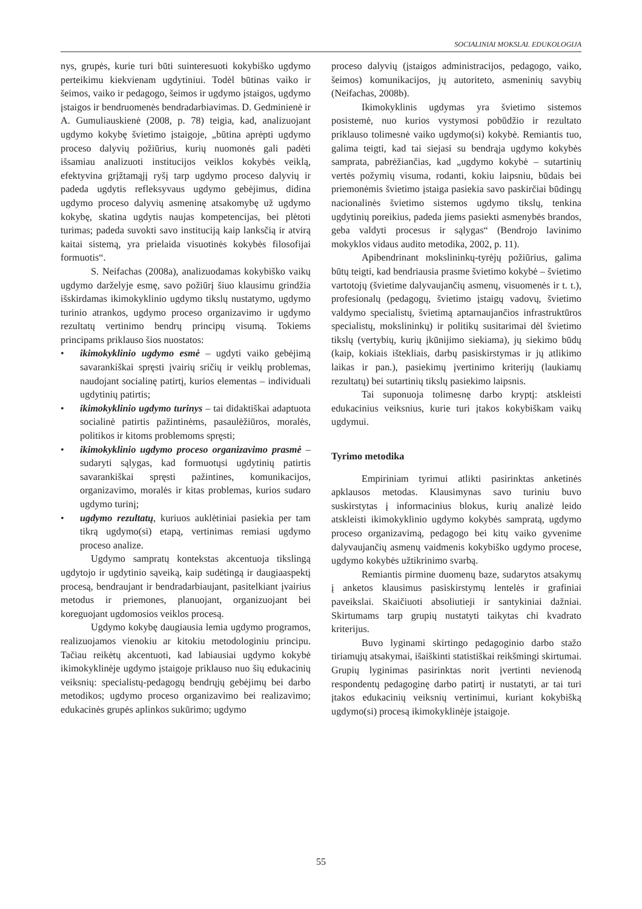SOCIALINIAI MOKSLAI. EDUKOLOGIJA
nys, grupės, kurie turi būti suinteresuoti kokybiško ugdymo perteikimu kiekvienam ugdytiniui. Todėl būtinas vaiko ir šeimos, vaiko ir pedagogo, šeimos ir ugdymo įstaigos, ugdymo įstaigos ir bendruomenės bendradarbiavimas. D. Gedminienė ir A. Gumuliauskienė (2008, p. 78) teigia, kad, analizuojant ugdymo kokybę švietimo įstaigoje, „būtina aprėpti ugdymo proceso dalyvių požiūrius, kurių nuomonės gali padėti išsamiau analizuoti institucijos veiklos kokybės veiklą, efektyvina grįžtamąjį ryšį tarp ugdymo proceso dalyvių ir padeda ugdytis refleksyvaus ugdymo gebėjimus, didina ugdymo proceso dalyvių asmeninę atsakomybę už ugdymo kokybę, skatina ugdytis naujas kompetencijas, bei plėtoti turimas; padeda suvokti savo instituciją kaip lanksčią ir atvirą kaitai sistemą, yra prielaida visuotinės kokybės filosofijai formuotis“.
S. Neifachas (2008a), analizuodamas kokybiško vaikų ugdymo darželyje esmę, savo požiūrį šiuo klausimu grindžia išskirdamas ikimokyklinio ugdymo tikslų nustatymo, ugdymo turinio atrankos, ugdymo proceso organizavimo ir ugdymo rezultatų vertinimo bendrų principų visumą. Tokiems principams priklauso šios nuostatos:
• ikimokyklinio ugdymo esmė – ugdyti vaiko gebėjimą savarankiškai spręsti įvairių sričių ir veiklų problemas, naudojant socialinę patirtį, kurios elementas – individuali ugdytinių patirtis;
• ikimokyklinio ugdymo turinys – tai didaktiškai adaptuota socialinė patirtis pažintinėms, pasaulėžiūros, moralės, politikos ir kitoms problemoms spręsti;
• ikimokyklinio ugdymo proceso organizavimo prasmė – sudaryti sąlygas, kad formuotųsi ugdytinių patirtis savarankiškai spręsti pažintines, komunikacijos, organizavimo, moralės ir kitas problemas, kurios sudaro ugdymo turinį;
• ugdymo rezultatų, kuriuos auklėtiniai pasiekia per tam tikrą ugdymo(si) etapą, vertinimas remiasi ugdymo proceso analize.
Ugdymo sampratų kontekstas akcentuoja tikslingą ugdytojo ir ugdytinio sąveiką, kaip sudėtingą ir daugiaaspektį procesą, bendraujant ir bendradarbiaujant, pasitelkiant įvairius metodus ir priemones, planuojant, organizuojant bei koreguojant ugdomosios veiklos procesą.
Ugdymo kokybę daugiausia lemia ugdymo programos, realizuojamos vienokiu ar kitokiu metodologiniu principu. Tačiau reikėtų akcentuoti, kad labiausiai ugdymo kokybė ikimokyklinėje ugdymo įstaigoje priklauso nuo šių edukacinių veiksnių: specialistų-pedagogų bendrųjų gebėjimų bei darbo metodikos; ugdymo proceso organizavimo bei realizavimo; edukacinės grupės aplinkos sukūrimo; ugdymo
proceso dalyvių (įstaigos administracijos, pedagogo, vaiko, šeimos) komunikacijos, jų autoriteto, asmeninių savybių (Neifachas, 2008b).
Ikimokyklinis ugdymas yra švietimo sistemos posistemė, nuo kurios vystymosi pobūdžio ir rezultato priklauso tolimesnė vaiko ugdymo(si) kokybė. Remiantis tuo, galima teigti, kad tai siejasi su bendrąja ugdymo kokybės samprata, pabrėžiančias, kad „ugdymo kokybė – sutartinių vertės požymių visuma, rodanti, kokiu laipsniu, būdais bei priemonėmis švietimo įstaiga pasiekia savo paskirčiai būdingų nacionalinės švietimo sistemos ugdymo tikslų, tenkina ugdytinių poreikius, padeda jiems pasiekti asmenybės brandos, geba valdyti procesus ir sąlygas“ (Bendrojo lavinimo mokyklos vidaus audito metodika, 2002, p. 11).
Apibendrinant mokslininkų-tyrėjų požiūrius, galima būtų teigti, kad bendriausia prasme švietimo kokybė – švietimo vartotojų (švietime dalyvaujančių asmenų, visuomenės ir t. t.), profesionalų (pedagogų, švietimo įstaigų vadovų, švietimo valdymo specialistų, švietimą aptarnaujančios infrastruktūros specialistų, mokslininkų) ir politikų susitarimai dėl švietimo tikslų (vertybių, kurių įkūnijimo siekiama), jų siekimo būdų (kaip, kokiais ištekliais, darbų pasiskirstymas ir jų atlikimo laikas ir pan.), pasiekimų įvertinimo kriterijų (laukiamų rezultatų) bei sutartinių tikslų pasiekimo laipsnis.
Tai suponuoja tolimesnę darbo kryptį: atskleisti edukacinius veiksnius, kurie turi įtakos kokybiškam vaikų ugdymui.
Tyrimo metodika
Empiriniam tyrimui atlikti pasirinktas anketinės apklausos metodas. Klausimynas savo turiniu buvo suskirstytas į informacinius blokus, kurių analizė leido atskleisti ikimokyklinio ugdymo kokybės sampratą, ugdymo proceso organizavimą, pedagogo bei kitų vaiko gyvenime dalyvaujančių asmenų vaidmenis kokybiško ugdymo procese, ugdymo kokybės užtikrinimo svarbą.
Remiantis pirmine duomenų baze, sudarytos atsakymų į anketos klausimus pasiskirstymų lentelės ir grafiniai paveikslai. Skaičiuoti absoliutieji ir santykiniai dažniai. Skirtumams tarp grupių nustatyti taikytas chi kvadrato kriterijus.
Buvo lyginami skirtingo pedagoginio darbo stažo tiriamųjų atsakymai, išaiškinti statistiškai reikšmingi skirtumai. Grupių lyginimas pasirinktas norit įvertinti nevienodą respondentų pedagoginę darbo patirtį ir nustatyti, ar tai turi įtakos edukacinių veiksnių vertinimui, kuriant kokybišką ugdymo(si) procesą ikimokyklinėje įstaigoje.
55